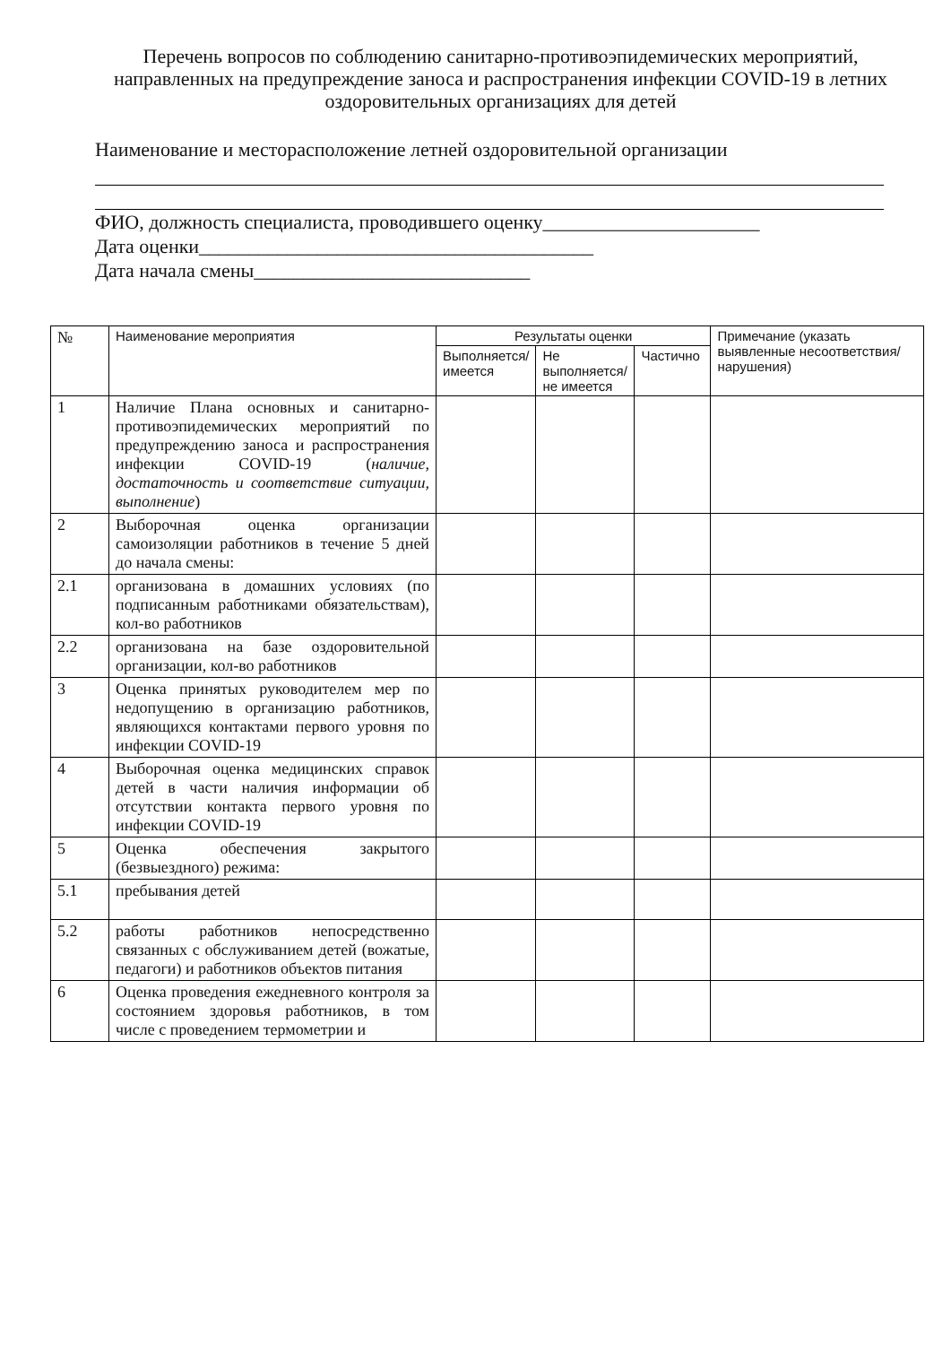Перечень вопросов по соблюдению санитарно-противоэпидемических мероприятий, направленных на предупреждение заноса и распространения инфекции COVID-19 в летних оздоровительных организациях для детей
Наименование и месторасположение летней оздоровительной организации
ФИО, должность специалиста, проводившего оценку______________________
Дата оценки________________________________________
Дата начала смены____________________________
| № | Наименование мероприятия | Результаты оценки | | | Примечание (указать выявленные несоответствия/ нарушения) |
| --- | --- | --- | --- | --- | --- |
| | | Выполняется/ имеется | Не выполняется/ не имеется | Частично | |
| 1 | Наличие Плана основных и санитарно-противоэпидемических мероприятий по предупреждению заноса и распространения инфекции COVID-19 ( наличие, достаточность и соответствие ситуации, выполнение ) | | | | |
| 2 | Выборочная оценка организации самоизоляции работников в течение 5 дней до начала смены: | | | | |
| 2.1 | организована в домашних условиях (по подписанным работниками обязательствам), кол-во работников | | | | |
| 2.2 | организована на базе оздоровительной организации, кол-во работников | | | | |
| 3 | Оценка принятых руководителем мер по недопущению в организацию работников, являющихся контактами первого уровня по инфекции COVID-19 | | | | |
| 4 | Выборочная оценка медицинских справок детей в части наличия информации об отсутствии контакта первого уровня по инфекции COVID-19 | | | | |
| 5 | Оценка обеспечения закрытого (безвыездного) режима: | | | | |
| 5.1 | пребывания детей | | | | |
| 5.2 | работы работников непосредственно связанных с обслуживанием детей (вожатые, педагоги) и работников объектов питания | | | | |
| 6 | Оценка проведения ежедневного контроля за состоянием здоровья работников, в том числе с проведением термометрии и | | | | |